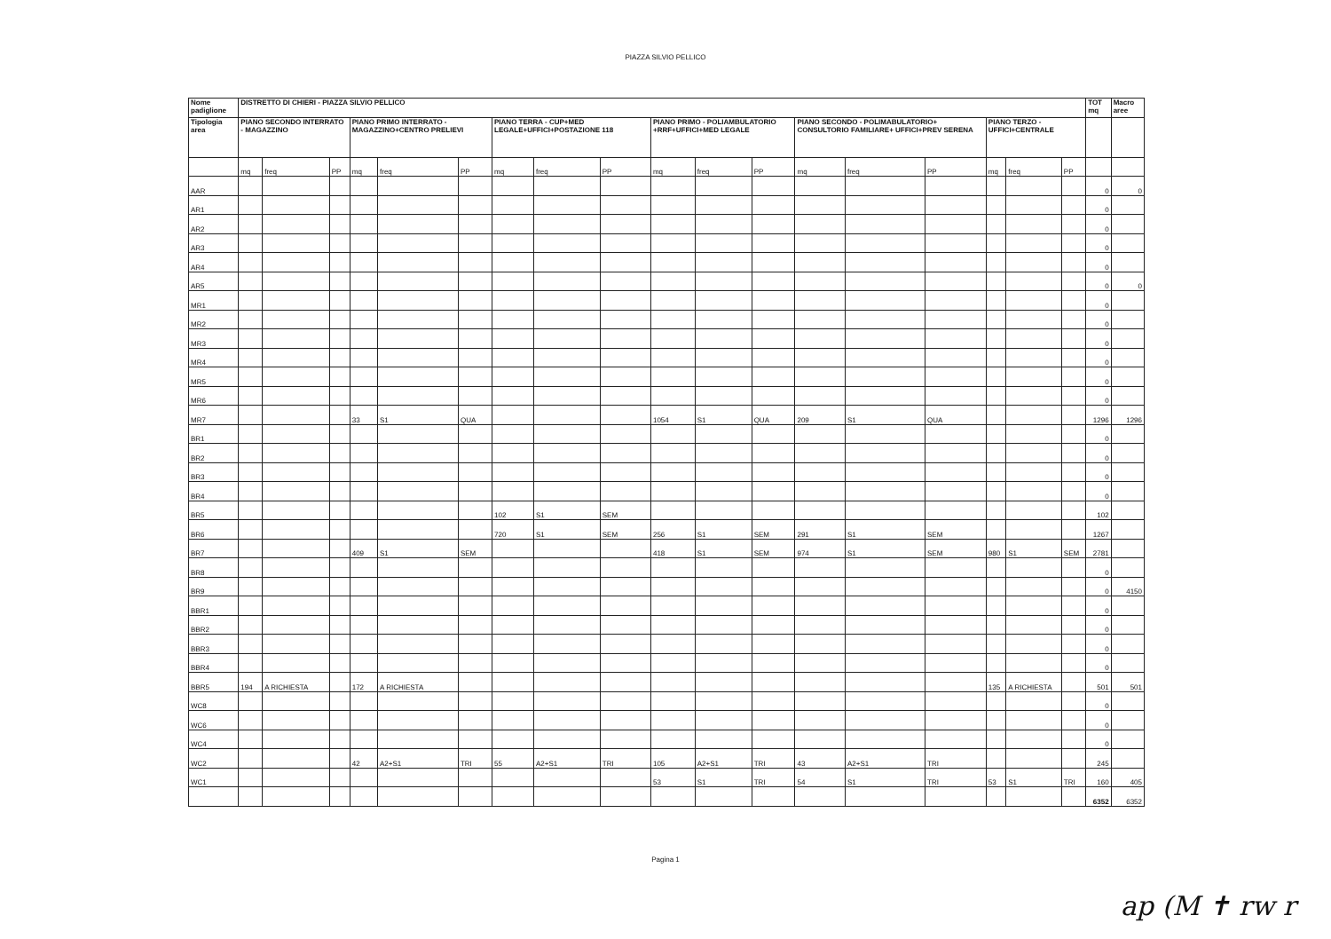PIAZZA SILVIO PELLICO
| Nome padiglione | DISTRETTO DI CHIERI - PIAZZA SILVIO PELLICO | | | | | | | | | | | | | | | | | | TOT mq | Macro aree |
| --- | --- | --- | --- | --- | --- | --- | --- | --- | --- | --- | --- | --- | --- | --- | --- | --- | --- | --- | --- | --- |
| Tipologia area | PIANO SECONDO INTERRATO - MAGAZZINO | | | PIANO PRIMO INTERRATO - MAGAZZINO+CENTRO PRELIEVI | | | PIANO TERRA - CUP+MED LEGALE+UFFICI+POSTAZIONE 118 | | | PIANO PRIMO - POLIAMBULATORIO +RRF+UFFICI+MED LEGALE | | | PIANO SECONDO - POLIMABULATORIO+ CONSULTORIO FAMILIARE+ UFFICI+PREV SERENA | | | PIANO TERZO - UFFICI+CENTRALE | | | | |
| | mq | freq | PP | mq | freq | PP | mq | freq | PP | mq | freq | PP | mq | freq | PP | mq | freq | PP | | |
| AAR | | | | | | | | | | | | | | | | | | | 0 | 0 |
| AR1 | | | | | | | | | | | | | | | | | | | 0 | |
| AR2 | | | | | | | | | | | | | | | | | | | 0 | |
| AR3 | | | | | | | | | | | | | | | | | | | 0 | |
| AR4 | | | | | | | | | | | | | | | | | | | 0 | |
| AR5 | | | | | | | | | | | | | | | | | | | 0 | 0 |
| MR1 | | | | | | | | | | | | | | | | | | | 0 | |
| MR2 | | | | | | | | | | | | | | | | | | | 0 | |
| MR3 | | | | | | | | | | | | | | | | | | | 0 | |
| MR4 | | | | | | | | | | | | | | | | | | | 0 | |
| MR5 | | | | | | | | | | | | | | | | | | | 0 | |
| MR6 | | | | | | | | | | | | | | | | | | | 0 | |
| MR7 | | | | 33 | S1 | QUA | | | | 1054 | S1 | QUA | 209 | S1 | QUA | | | | 1296 | 1296 |
| BR1 | | | | | | | | | | | | | | | | | | | 0 | |
| BR2 | | | | | | | | | | | | | | | | | | | 0 | |
| BR3 | | | | | | | | | | | | | | | | | | | 0 | |
| BR4 | | | | | | | | | | | | | | | | | | | 0 | |
| BR5 | | | | | | | 102 | S1 | SEM | | | | | | | | | | 102 | |
| BR6 | | | | | | | 720 | S1 | SEM | 256 | S1 | SEM | 291 | S1 | SEM | | | | 1267 | |
| BR7 | | | | 409 | S1 | SEM | | | | 418 | S1 | SEM | 974 | S1 | SEM | 980 | S1 | SEM | 2781 | |
| BR8 | | | | | | | | | | | | | | | | | | | 0 | |
| BR9 | | | | | | | | | | | | | | | | | | | 0 | 4150 |
| BBR1 | | | | | | | | | | | | | | | | | | | 0 | |
| BBR2 | | | | | | | | | | | | | | | | | | | 0 | |
| BBR3 | | | | | | | | | | | | | | | | | | | 0 | |
| BBR4 | | | | | | | | | | | | | | | | | | | 0 | |
| BBR5 | 194 | A RICHIESTA | | 172 | A RICHIESTA | | | | | | | | | | | 135 | A RICHIESTA | | 501 | 501 |
| WC8 | | | | | | | | | | | | | | | | | | | 0 | |
| WC6 | | | | | | | | | | | | | | | | | | | 0 | |
| WC4 | | | | | | | | | | | | | | | | | | | 0 | |
| WC2 | | | | 42 | A2+S1 | TRI | 55 | A2+S1 | TRI | 105 | A2+S1 | TRI | 43 | A2+S1 | TRI | | | | 245 | |
| WC1 | | | | | | | | | | 53 | S1 | TRI | 54 | S1 | TRI | 53 | S1 | TRI | 160 | 405 |
| | | | | | | | | | | | | | | | | | | | 6352 | 6352 |
Pagina 1
ap (M ✝ rw r